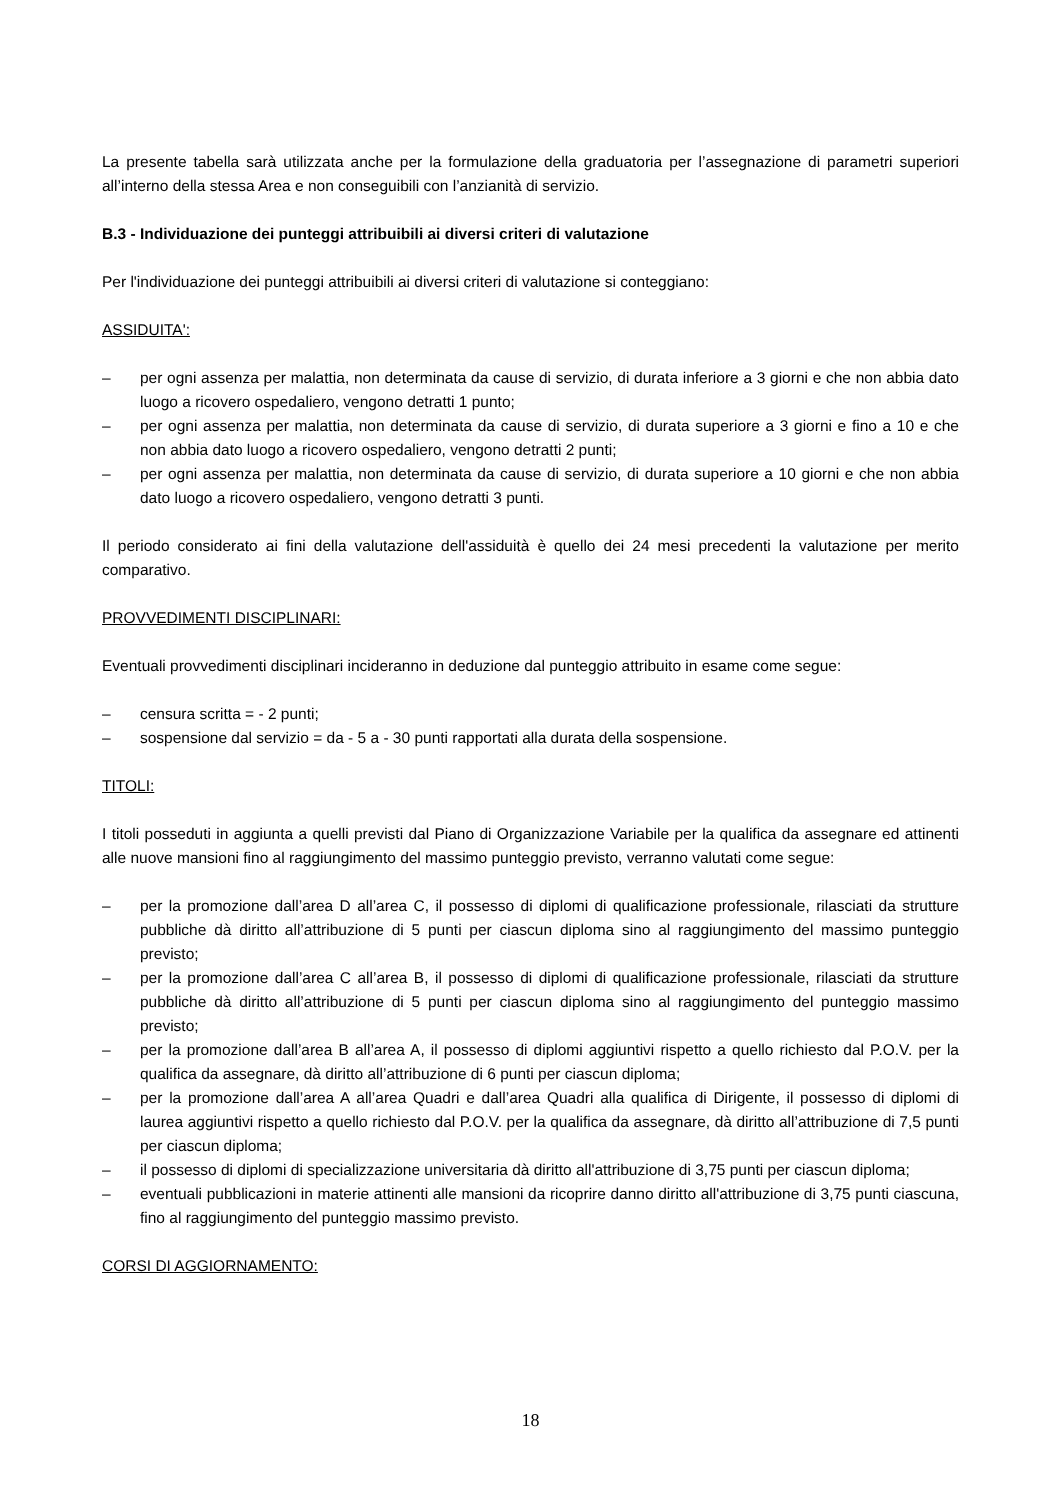La presente tabella sarà utilizzata anche per la formulazione della graduatoria per l’assegnazione di parametri superiori all’interno della stessa Area e non conseguibili con l’anzianità di servizio.
B.3 - Individuazione dei punteggi attribuibili ai diversi criteri di valutazione
Per l'individuazione dei punteggi attribuibili ai diversi criteri di valutazione si conteggiano:
ASSIDUITA':
– per ogni assenza per malattia, non determinata da cause di servizio, di durata inferiore a 3 giorni e che non abbia dato luogo a ricovero ospedaliero, vengono detratti 1 punto;
– per ogni assenza per malattia, non determinata da cause di servizio, di durata superiore a 3 giorni e fino a 10 e che non abbia dato luogo a ricovero ospedaliero, vengono detratti 2 punti;
– per ogni assenza per malattia, non determinata da cause di servizio, di durata superiore a 10 giorni e che non abbia dato luogo a ricovero ospedaliero, vengono detratti 3 punti.
Il periodo considerato ai fini della valutazione dell'assiduità è quello dei 24 mesi precedenti la valutazione per merito comparativo.
PROVVEDIMENTI DISCIPLINARI:
Eventuali provvedimenti disciplinari incideranno in deduzione dal punteggio attribuito in esame come segue:
– censura scritta = - 2 punti;
– sospensione dal servizio = da - 5 a - 30 punti rapportati alla durata della sospensione.
TITOLI:
I titoli posseduti in aggiunta a quelli previsti dal Piano di Organizzazione Variabile per la qualifica da assegnare ed attinenti alle nuove mansioni fino al raggiungimento del massimo punteggio previsto, verranno valutati come segue:
– per la promozione dall’area D all’area C, il possesso di diplomi di qualificazione professionale, rilasciati da strutture pubbliche dà diritto all’attribuzione di 5 punti per ciascun diploma sino al raggiungimento del massimo punteggio previsto;
– per la promozione dall’area C all’area B, il possesso di diplomi di qualificazione professionale, rilasciati da strutture pubbliche dà diritto all’attribuzione di 5 punti per ciascun diploma sino al raggiungimento del punteggio massimo previsto;
– per la promozione dall’area B all’area A, il possesso di diplomi aggiuntivi rispetto a quello richiesto dal P.O.V. per la qualifica da assegnare, dà diritto all’attribuzione di 6 punti per ciascun diploma;
– per la promozione dall’area A all’area Quadri e dall’area Quadri alla qualifica di Dirigente, il possesso di diplomi di laurea aggiuntivi rispetto a quello richiesto dal P.O.V. per la qualifica da assegnare, dà diritto all’attribuzione di 7,5 punti per ciascun diploma;
– il possesso di diplomi di specializzazione universitaria dà diritto all'attribuzione di 3,75 punti per ciascun diploma;
– eventuali pubblicazioni in materie attinenti alle mansioni da ricoprire danno diritto all'attribuzione di 3,75 punti ciascuna, fino al raggiungimento del punteggio massimo previsto.
CORSI DI AGGIORNAMENTO:
18